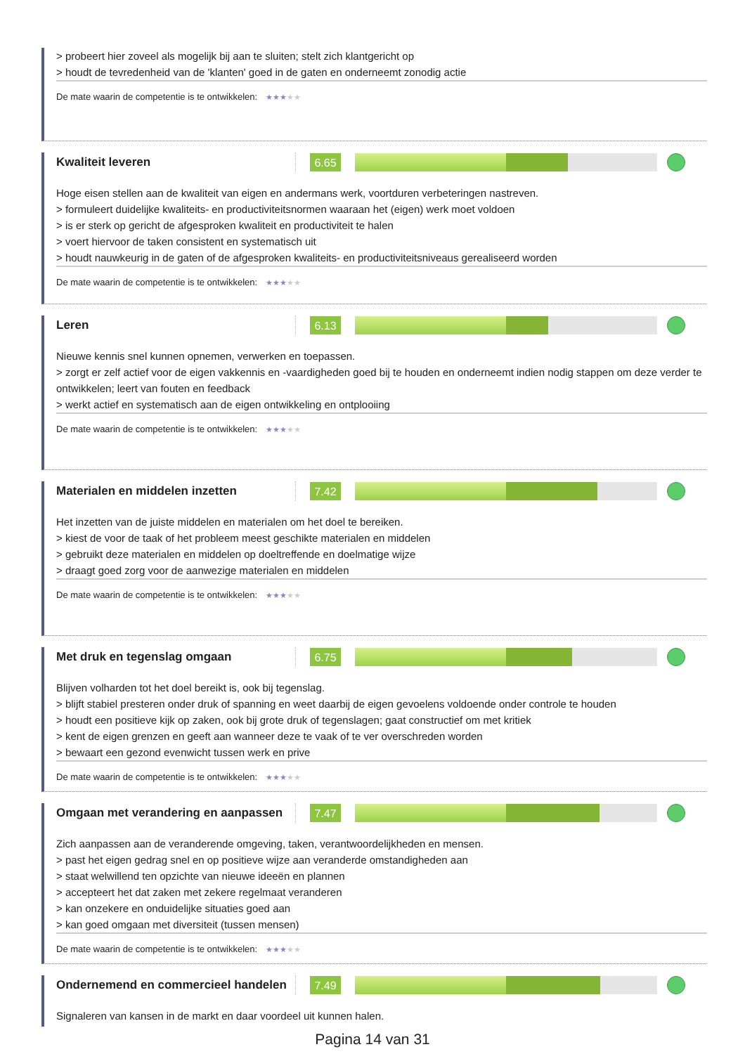> probeert hier zoveel als mogelijk bij aan te sluiten; stelt zich klantgericht op
> houdt de tevredenheid van de 'klanten' goed in de gaten en onderneemt zonodig actie
De mate waarin de competentie is te ontwikkelen: ★★★★★
Kwaliteit leveren
6.65
Hoge eisen stellen aan de kwaliteit van eigen en andermans werk, voortduren verbeteringen nastreven.
> formuleert duidelijke kwaliteits- en productiviteitsnormen waaraan het (eigen) werk moet voldoen
> is er sterk op gericht de afgesproken kwaliteit en productiviteit te halen
> voert hiervoor de taken consistent en systematisch uit
> houdt nauwkeurig in de gaten of de afgesproken kwaliteits- en productiviteitsniveaus gerealiseerd worden
De mate waarin de competentie is te ontwikkelen: ★★★★★
Leren
6.13
Nieuwe kennis snel kunnen opnemen, verwerken en toepassen.
> zorgt er zelf actief voor de eigen vakkennis en -vaardigheden goed bij te houden en onderneemt indien nodig stappen om deze verder te ontwikkelen; leert van fouten en feedback
> werkt actief en systematisch aan de eigen ontwikkeling en ontplooiing
De mate waarin de competentie is te ontwikkelen: ★★★★★
Materialen en middelen inzetten
7.42
Het inzetten van de juiste middelen en materialen om het doel te bereiken.
> kiest de voor de taak of het probleem meest geschikte materialen en middelen
> gebruikt deze materialen en middelen op doeltreffende en doelmatige wijze
> draagt goed zorg voor de aanwezige materialen en middelen
De mate waarin de competentie is te ontwikkelen: ★★★★★
Met druk en tegenslag omgaan
6.75
Blijven volharden tot het doel bereikt is, ook bij tegenslag.
> blijft stabiel presteren onder druk of spanning en weet daarbij de eigen gevoelens voldoende onder controle te houden
> houdt een positieve kijk op zaken, ook bij grote druk of tegenslagen; gaat constructief om met kritiek
> kent de eigen grenzen en geeft aan wanneer deze te vaak of te ver overschreden worden
> bewaart een gezond evenwicht tussen werk en prive
De mate waarin de competentie is te ontwikkelen: ★★★★★
Omgaan met verandering en aanpassen
7.47
Zich aanpassen aan de veranderende omgeving, taken, verantwoordelijkheden en mensen.
> past het eigen gedrag snel en op positieve wijze aan veranderde omstandigheden aan
> staat welwillend ten opzichte van nieuwe ideeën en plannen
> accepteert het dat zaken met zekere regelmaat veranderen
> kan onzekere en onduidelijke situaties goed aan
> kan goed omgaan met diversiteit (tussen mensen)
De mate waarin de competentie is te ontwikkelen: ★★★★★
Ondernemend en commercieel handelen
7.49
Signaleren van kansen in de markt en daar voordeel uit kunnen halen.
Pagina 14 van 31